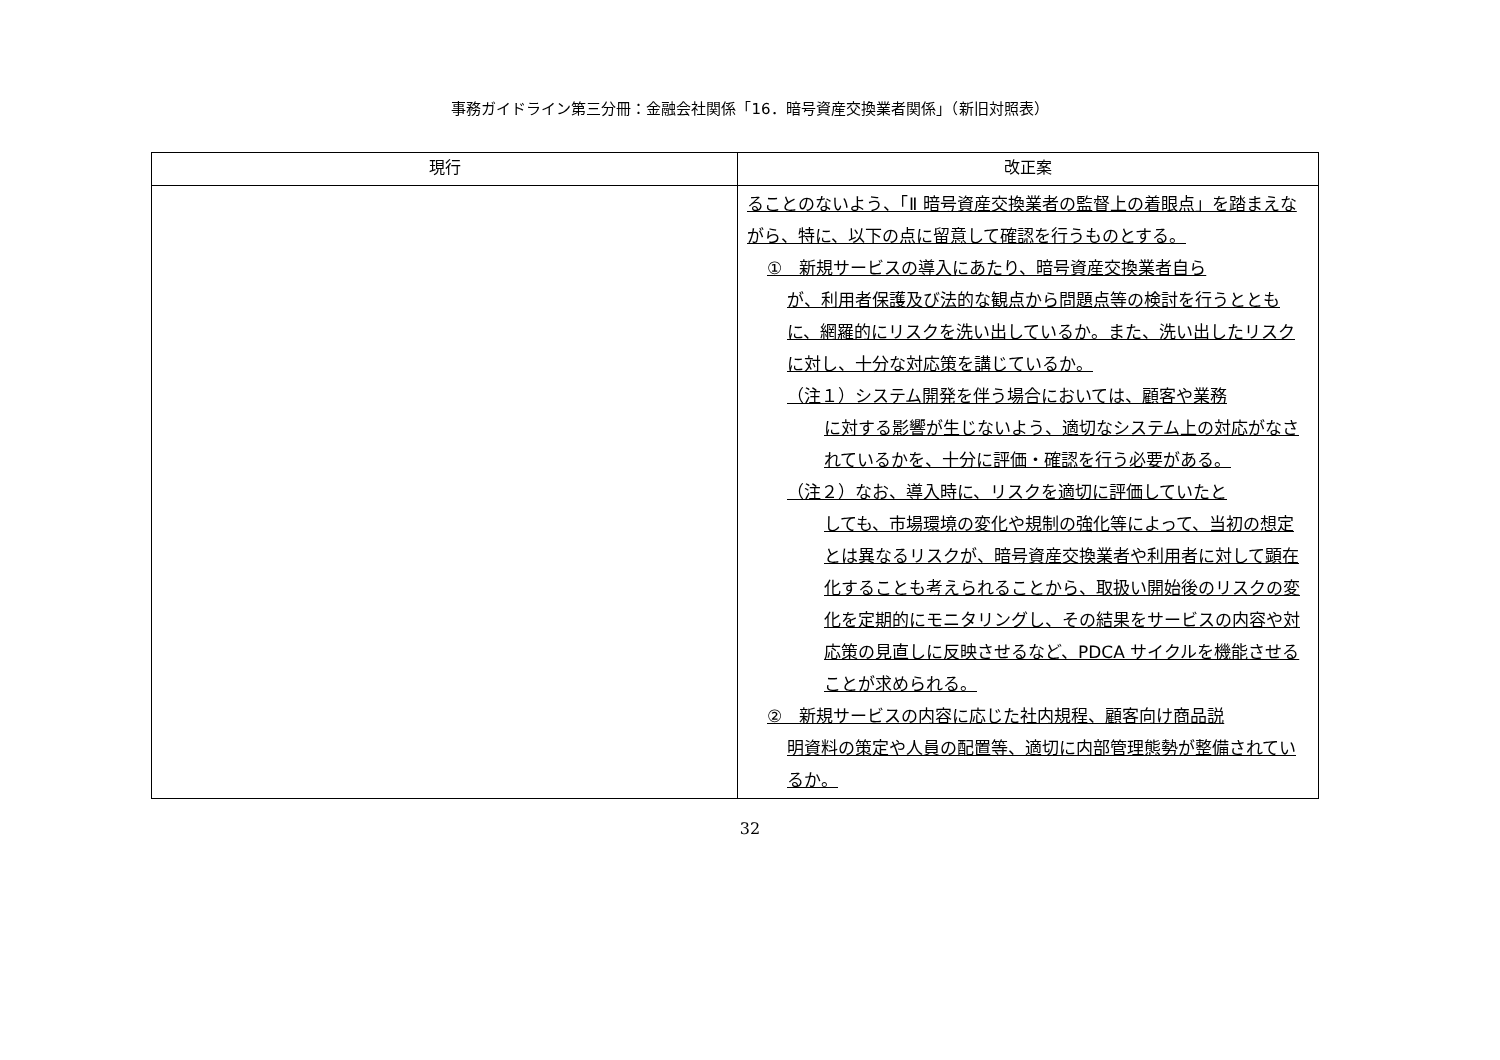事務ガイドライン第三分冊：金融会社関係「16．暗号資産交換業者関係」（新旧対照表）
| 現行 | 改正案 |
| --- | --- |
| | ることのないよう、「Ⅱ 暗号資産交換業者の監督上の着眼点」を踏まえながら、特に、以下の点に留意して確認を行うものとする。 ① 新規サービスの導入にあたり、暗号資産交換業者自ら が、利用者保護及び法的な観点から問題点等の検討を行うとともに、網羅的にリスクを洗い出しているか。また、洗い出したリスクに対し、十分な対応策を講じているか。 （注１）システム開発を伴う場合においては、顧客や業務 に対する影響が生じないよう、適切なシステム上の対応がなされているかを、十分に評価・確認を行う必要がある。 （注２）なお、導入時に、リスクを適切に評価していたと しても、市場環境の変化や規制の強化等によって、当初の想定とは異なるリスクが、暗号資産交換業者や利用者に対して顕在化することも考えられることから、取扱い開始後のリスクの変化を定期的にモニタリングし、その結果をサービスの内容や対応策の見直しに反映させるなど、PDCA サイクルを機能させることが求められる。 ② 新規サービスの内容に応じた社内規程、顧客向け商品説 明資料の策定や人員の配置等、適切に内部管理態勢が整備されているか。 |
32